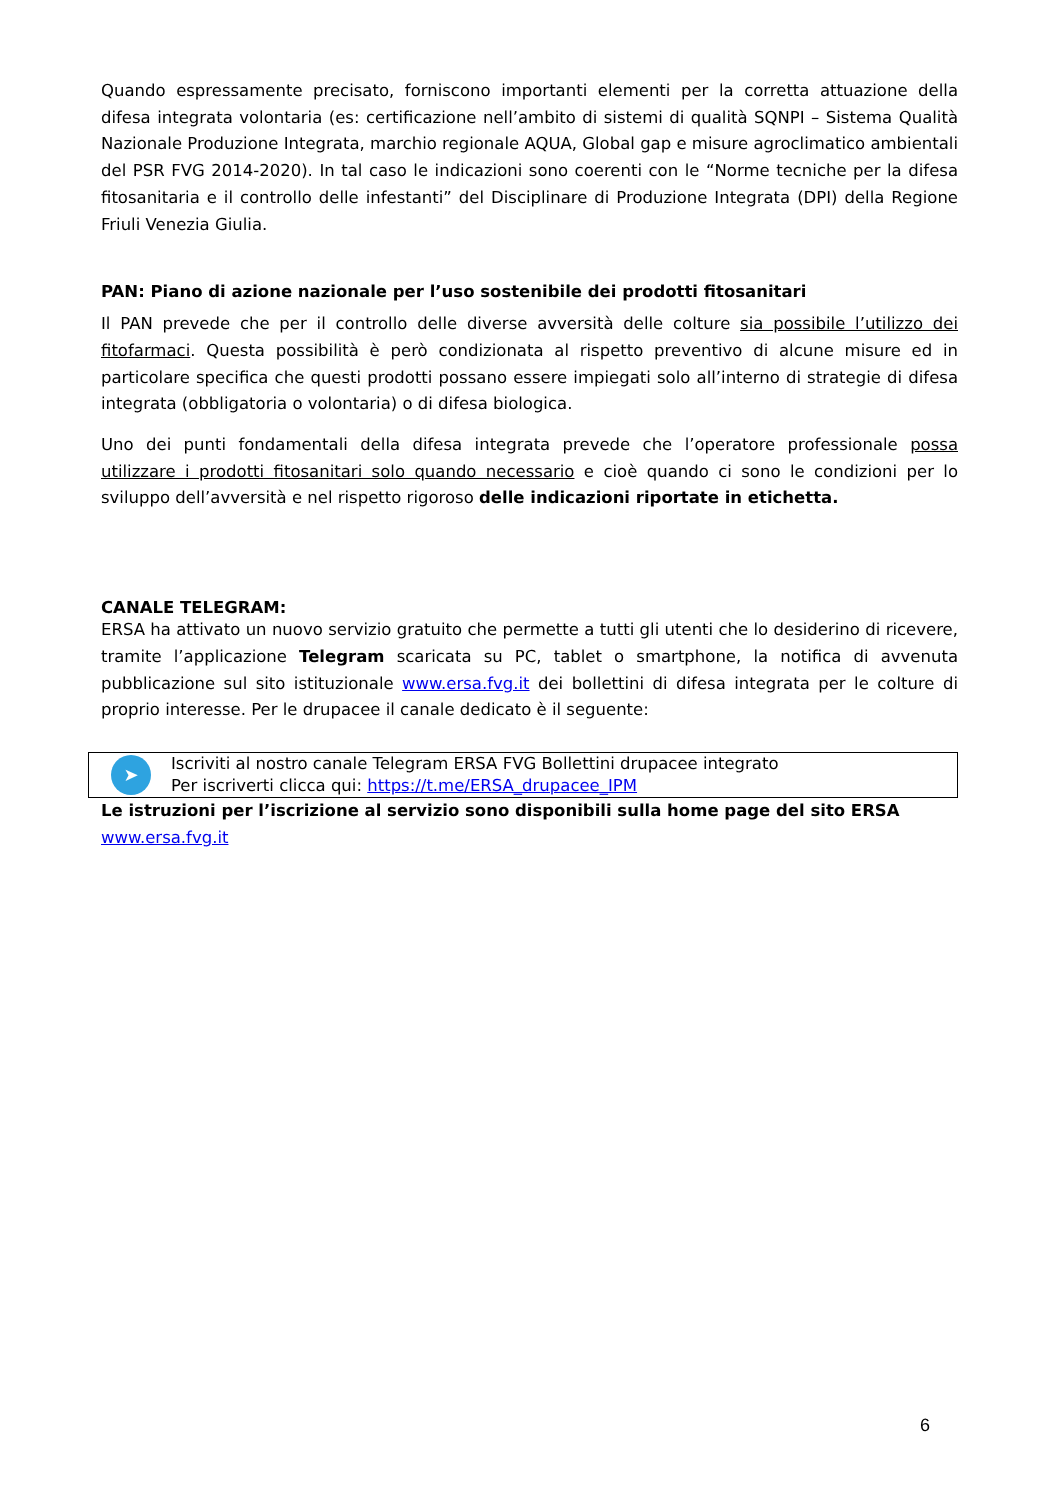Quando espressamente precisato, forniscono importanti elementi per la corretta attuazione della difesa integrata volontaria (es: certificazione nell’ambito di sistemi di qualità SQNPI – Sistema Qualità Nazionale Produzione Integrata, marchio regionale AQUA, Global gap e misure agroclimatico ambientali del PSR FVG 2014-2020). In tal caso le indicazioni sono coerenti con le “Norme tecniche per la difesa fitosanitaria e il controllo delle infestanti” del Disciplinare di Produzione Integrata (DPI) della Regione Friuli Venezia Giulia.
PAN: Piano di azione nazionale per l’uso sostenibile dei prodotti fitosanitari
Il PAN prevede che per il controllo delle diverse avversità delle colture sia possibile l’utilizzo dei fitofarmaci. Questa possibilità è però condizionata al rispetto preventivo di alcune misure ed in particolare specifica che questi prodotti possano essere impiegati solo all’interno di strategie di difesa integrata (obbligatoria o volontaria) o di difesa biologica.
Uno dei punti fondamentali della difesa integrata prevede che l’operatore professionale possa utilizzare i prodotti fitosanitari solo quando necessario e cioè quando ci sono le condizioni per lo sviluppo dell’avversità e nel rispetto rigoroso delle indicazioni riportate in etichetta.
CANALE TELEGRAM:
ERSA ha attivato un nuovo servizio gratuito che permette a tutti gli utenti che lo desiderino di ricevere, tramite l’applicazione Telegram scaricata su PC, tablet o smartphone, la notifica di avvenuta pubblicazione sul sito istituzionale www.ersa.fvg.it dei bollettini di difesa integrata per le colture di proprio interesse. Per le drupacee il canale dedicato è il seguente:
➤
Iscriviti al nostro canale Telegram ERSA FVG Bollettini drupacee integrato
Per iscriverti clicca qui: https://t.me/ERSA_drupacee_IPM
Le istruzioni per l’iscrizione al servizio sono disponibili sulla home page del sito ERSA
www.ersa.fvg.it
6